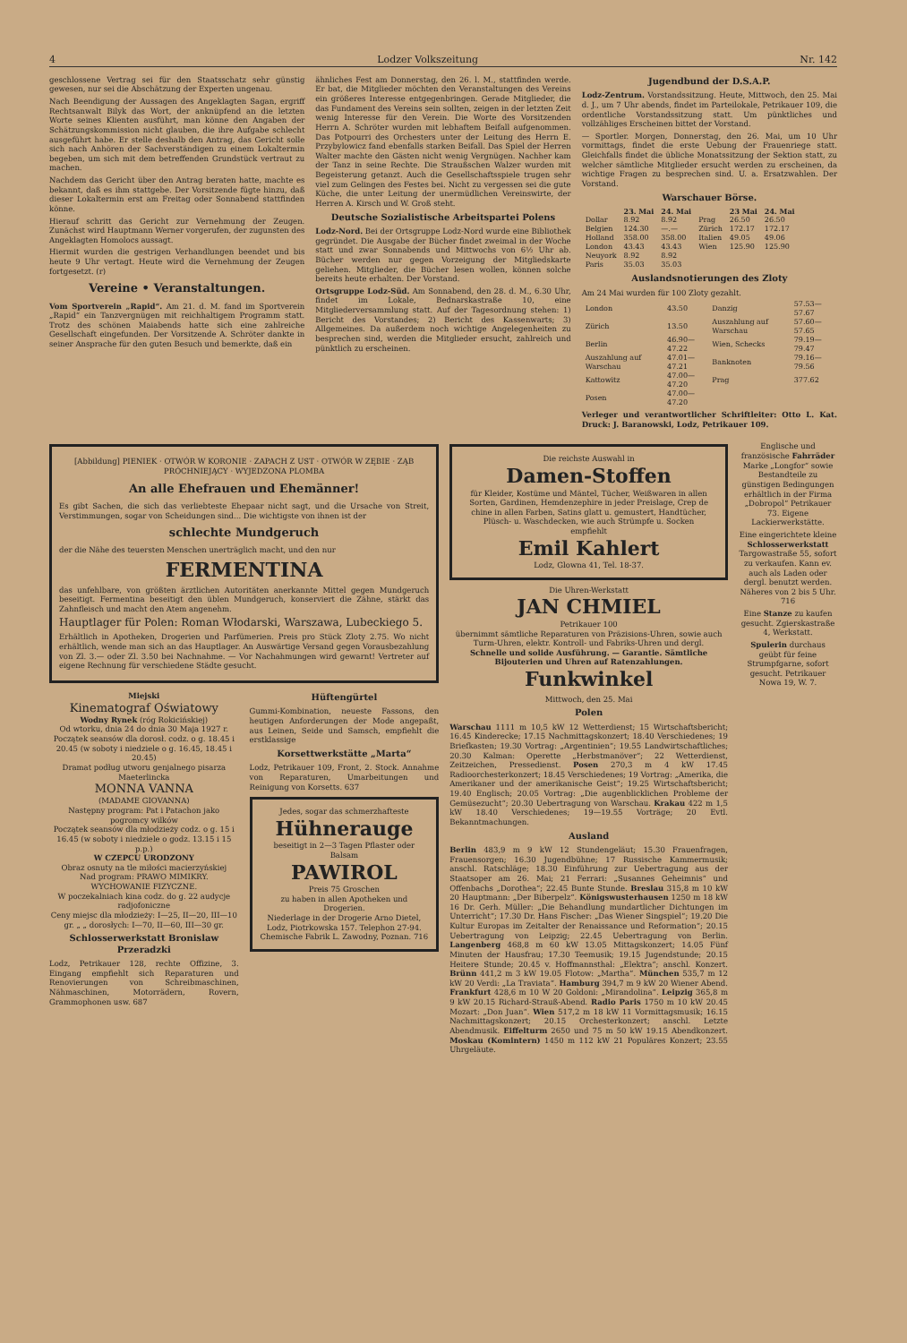4 Lodzer Volkszeitung Nr. 142
geschlossene Vertrag sei für den Staatsschatz sehr günstig gewesen, nur sei die Abschätzung der Experten ungenau.
Nach Beendigung der Aussagen des Angeklagten Sagan, ergriff Rechtsanwalt Bilyk das Wort, der anknüpfend an die letzten Worte seines Klienten ausführt, man könne den Angaben der Schätzungskommission nicht glauben, die ihre Aufgabe schlecht ausgeführt habe. Er stelle deshalb den Antrag, das Gericht solle sich nach Anhören der Sachverständigen zu einem Lokaltermin begeben, um sich mit dem betreffenden Grundstück vertraut zu machen.
Nachdem das Gericht über den Antrag beraten hatte, machte es bekannt, daß es ihm stattgebe. Der Vorsitzende fügte hinzu, daß dieser Lokaltermin erst am Freitag oder Sonnabend stattfinden könne.
Hierauf schritt das Gericht zur Vernehmung der Zeugen. Zunächst wird Hauptmann Werner vorgerufen, der zugunsten des Angeklagten Homolocs aussagt.
Hiermit wurden die gestrigen Verhandlungen beendet und bis heute 9 Uhr vertagt. Heute wird die Vernehmung der Zeugen fortgesetzt. (r)
Vereine • Veranstaltungen.
Vom Sportverein „Rapid“. Am 21. d. M. fand im Sportverein „Rapid“ ein Tanzvergnügen mit reichhaltigem Programm statt. Trotz des schönen Maiabends hatte sich eine zahlreiche Gesellschaft eingefunden. Der Vorsitzende A. Schröter dankte in seiner Ansprache für den guten Besuch und bemerkte, daß ein
ähnliches Fest am Donnerstag, den 26. l. M., stattfinden werde. Er bat, die Mitglieder möchten den Veranstaltungen des Vereins ein größeres Interesse entgegenbringen. Gerade Mitglieder, die das Fundament des Vereins sein sollten, zeigen in der letzten Zeit wenig Interesse für den Verein. Die Worte des Vorsitzenden Herrn A. Schröter wurden mit lebhaftem Beifall aufgenommen. Das Potpourri des Orchesters unter der Leitung des Herrn E. Przybylowicz fand ebenfalls starken Beifall. Das Spiel der Herren Walter machte den Gästen nicht wenig Vergnügen. Nachher kam der Tanz in seine Rechte. Die Straußschen Walzer wurden mit Begeisterung getanzt. Auch die Gesellschaftsspiele trugen sehr viel zum Gelingen des Festes bei. Nicht zu vergessen sei die gute Küche, die unter Leitung der unermüdlichen Vereinswirte, der Herren A. Kirsch und W. Groß steht.
Deutsche Sozialistische Arbeitspartei Polens
Lodz-Nord. Bei der Ortsgruppe Lodz-Nord wurde eine Bibliothek gegründet. Die Ausgabe der Bücher findet zweimal in der Woche statt und zwar Sonnabends und Mittwochs von 6½ Uhr ab. Bücher werden nur gegen Vorzeigung der Mitgliedskarte geliehen. Mitglieder, die Bücher lesen wollen, können solche bereits heute erhalten. Der Vorstand.
Ortsgruppe Lodz-Süd. Am Sonnabend, den 28. d. M., 6.30 Uhr, findet im Lokale, Bednarskastraße 10, eine Mitgliederversammlung statt. Auf der Tagesordnung stehen: 1) Bericht des Vorstandes; 2) Bericht des Kassenwarts; 3) Allgemeines. Da außerdem noch wichtige Angelegenheiten zu besprechen sind, werden die Mitglieder ersucht, zahlreich und pünktlich zu erscheinen.
Jugendbund der D.S.A.P.
Lodz-Zentrum. Vorstandssitzung. Heute, Mittwoch, den 25. Mai d. J., um 7 Uhr abends, findet im Parteilokale, Petrikauer 109, die ordentliche Vorstandssitzung statt. Um pünktliches und vollzähliges Erscheinen bittet der Vorstand.
— Sportler. Morgen, Donnerstag, den 26. Mai, um 10 Uhr vormittags, findet die erste Uebung der Frauenriege statt. Gleichfalls findet die übliche Monatssitzung der Sektion statt, zu welcher sämtliche Mitglieder ersucht werden zu erscheinen, da wichtige Fragen zu besprechen sind. U. a. Ersatzwahlen. Der Vorstand.
Warschauer Börse.
| | 23. Mai | 24. Mai | | 23 Mai | 24. Mai |
| --- | --- | --- | --- | --- | --- |
| Dollar | 8.92 | 8.92 | Prag | 26.50 | 26.50 |
| Belgien | 124.30 | —.— | Zürich | 172.17 | 172.17 |
| Holland | 358.00 | 358.00 | Italien | 49.05 | 49.06 |
| London | 43.43 | 43.43 | Wien | 125.90 | 125.90 |
| Neuyork | 8.92 | 8.92 | | | |
| Paris | 35.03 | 35.03 | | | |
Auslandsnotierungen des Zloty
Am 24 Mai wurden für 100 Zloty gezahlt.
| London | 43.50 | Danzig | 57.53—57.67 |
| Zürich | 13.50 | Auszahlung auf Warschau | 57.60—57.65 |
| Berlin | 46.90—47.22 | Wien, Schecks | 79.19—79.47 |
| Auszahlung auf Warschau | 47.01—47.21 | Banknoten | 79.16—79.56 |
| Kattowitz | 47.00—47.20 | Prag | 377.62 |
| Posen | 47.00—47.20 | | |
Verleger und verantwortlicher Schriftleiter: Otto L. Kat. Druck: J. Baranowski, Lodz, Petrikauer 109.
[Abbildung] PIENIEK · OTWÓR W KORONIE · ZAPACH Z UST · OTWÓR W ZĘBIE · ZĄB PRÓCHNIEJĄCY · WYJEDZONA PLOMBA
An alle Ehefrauen und Ehemänner!
Es gibt Sachen, die sich das verliebteste Ehepaar nicht sagt, und die Ursache von Streit, Verstimmungen, sogar von Scheidungen sind... Die wichtigste von ihnen ist der
schlechte Mundgeruch
der die Nähe des teuersten Menschen unerträglich macht, und den nur
FERMENTINA
das unfehlbare, von größten ärztlichen Autoritäten anerkannte Mittel gegen Mundgeruch beseitigt. Fermentina beseitigt den üblen Mundgeruch, konserviert die Zähne, stärkt das Zahnfleisch und macht den Atem angenehm.
Hauptlager für Polen: Roman Włodarski, Warszawa, Lubeckiego 5.
Erhältlich in Apotheken, Drogerien und Parfümerien. Preis pro Stück Zloty 2.75. Wo nicht erhältlich, wende man sich an das Hauptlager. An Auswärtige Versand gegen Vorausbezahlung von Zl. 3.— oder Zl. 3.50 bei Nachnahme. — Vor Nachahmungen wird gewarnt! Vertreter auf eigene Rechnung für verschiedene Städte gesucht.
Miejski
Kinematograf Oświatowy
Wodny Rynek (róg Rokicińskiej)
Od wtorku, dnia 24 do dnia 30 Maja 1927 r.
Początek seansów dla dorosł. codz. o g. 18.45 i 20.45 (w soboty i niedziele o g. 16.45, 18.45 i 20.45)
Dramat podług utworu genjalnego pisarza Maeterlincka
MONNA VANNA
(MADAME GIOVANNA)
Następny program: Pat i Patachon jako pogromcy wilków
Początek seansów dla młodzieży codz. o g. 15 i 16.45 (w soboty i niedziele o godz. 13.15 i 15 p.p.)
W CZEPCU URODZONY
Obraz osnuty na tle miłości macierzyńskiej
Nad program: PRAWO MIMIKRY. WYCHOWANIE FIZYCZNE.
W poczekalniach kina codz. do g. 22 audycje radjofoniczne
Ceny miejsc dla młodzieży: I—25, II—20, III—10 gr. „ „ dorosłych: I—70, II—60, III—30 gr.
Schlosserwerkstatt Bronislaw Przeradzki
Lodz, Petrikauer 128, rechte Offizine, 3. Eingang empfiehlt sich Reparaturen und Renovierungen von Schreibmaschinen, Nähmaschinen, Motorrädern, Rovern, Grammophonen usw. 687
Hüftengürtel
Gummi-Kombination, neueste Fassons, den heutigen Anforderungen der Mode angepaßt, aus Leinen, Seide und Samsch, empfiehlt die erstklassige
Korsettwerkstätte „Marta“
Lodz, Petrikauer 109, Front, 2. Stock. Annahme von Reparaturen, Umarbeitungen und Reinigung von Korsetts. 637
Jedes, sogar das schmerzhafteste
Hühnerauge
beseitigt in 2—3 Tagen Pflaster oder Balsam
PAWIROL
Preis 75 Groschen
zu haben in allen Apotheken und Drogerien.
Niederlage in der Drogerie Arno Dietel, Lodz, Piotrkowska 157. Telephon 27-94.
Chemische Fabrik L. Zawodny, Poznan. 716
Die reichste Auswahl in
Damen-Stoffen
für Kleider, Kostüme und Mäntel, Tücher, Weißwaren in allen Sorten, Gardinen, Hemdenzephire in jeder Preislage, Crep de chine in allen Farben, Satins glatt u. gemustert, Handtücher, Plüsch- u. Waschdecken, wie auch Strümpfe u. Socken
empfiehlt
Emil Kahlert
Lodz, Glowna 41, Tel. 18-37.
Die Uhren-Werkstatt
JAN CHMIEL
Petrikauer 100
übernimmt sämtliche Reparaturen von Präzisions-Uhren, sowie auch Turm-Uhren, elektr. Kontroll- und Fabriks-Uhren und dergl.
Schnelle und solide Ausführung. — Garantie. Sämtliche Bijouterien und Uhren auf Ratenzahlungen.
Funkwinkel
Mittwoch, den 25. Mai
Polen
Warschau 1111 m 10,5 kW 12 Wetterdienst; 15 Wirtschaftsbericht; 16.45 Kinderecke; 17.15 Nachmittagskonzert; 18.40 Verschiedenes; 19 Briefkasten; 19.30 Vortrag: „Argentinien“; 19.55 Landwirtschaftliches; 20.30 Kalman: Operette „Herbstmanöver“; 22 Wetterdienst, Zeitzeichen, Pressedienst. Posen 270,3 m 4 kW 17.45 Radioorchesterkonzert; 18.45 Verschiedenes; 19 Vortrag: „Amerika, die Amerikaner und der amerikanische Geist“; 19.25 Wirtschaftsbericht; 19.40 Englisch; 20.05 Vortrag: „Die augenblicklichen Probleme der Gemüsezucht“; 20.30 Uebertragung von Warschau. Krakau 422 m 1,5 kW 18.40 Verschiedenes; 19—19.55 Vorträge; 20 Evtl. Bekanntmachungen.
Ausland
Berlin 483,9 m 9 kW 12 Stundengeläut; 15.30 Frauenfragen, Frauensorgen; 16.30 Jugendbühne; 17 Russische Kammermusik; anschl. Ratschläge; 18.30 Einführung zur Uebertragung aus der Staatsoper am 26. Mai; 21 Ferrari: „Susannes Geheimnis“ und Offenbachs „Dorothea“; 22.45 Bunte Stunde. Breslau 315,8 m 10 kW 20 Hauptmann: „Der Biberpelz“. Königswusterhausen 1250 m 18 kW 16 Dr. Gerh. Müller: „Die Behandlung mundartlicher Dichtungen im Unterricht“; 17.30 Dr. Hans Fischer: „Das Wiener Singspiel“; 19.20 Die Kultur Europas im Zeitalter der Renaissance und Reformation“; 20.15 Uebertragung von Leipzig; 22.45 Uebertragung von Berlin. Langenberg 468,8 m 60 kW 13.05 Mittagskonzert; 14.05 Fünf Minuten der Hausfrau; 17.30 Teemusik; 19.15 Jugendstunde; 20.15 Heitere Stunde; 20.45 v. Hoffmannsthal: „Elektra“; anschl. Konzert. Brünn 441,2 m 3 kW 19.05 Flotow: „Martha“. München 535,7 m 12 kW 20 Verdi: „La Traviata“. Hamburg 394,7 m 9 kW 20 Wiener Abend. Frankfurt 428,6 m 10 W 20 Goldoni: „Mirandolina“. Leipzig 365,8 m 9 kW 20.15 Richard-Strauß-Abend. Radio Paris 1750 m 10 kW 20.45 Mozart: „Don Juan“. Wien 517,2 m 18 kW 11 Vormittagsmusik; 16.15 Nachmittagskonzert; 20.15 Orchesterkonzert; anschl. Letzte Abendmusik. Eiffelturm 2650 und 75 m 50 kW 19.15 Abendkonzert. Moskau (Komintern) 1450 m 112 kW 21 Populäres Konzert; 23.55 Uhrgeläute.
Englische und französische Fahrräder Marke „Longfor“ sowie Bestandteile zu günstigen Bedingungen erhältlich in der Firma „Dobropol“ Petrikauer 73. Eigene Lackierwerkstätte.
Eine eingerichtete kleine Schlosserwerkstatt Targowastraße 55, sofort zu verkaufen. Kann ev. auch als Laden oder dergl. benutzt werden. Näheres von 2 bis 5 Uhr. 716
Eine Stanze zu kaufen gesucht. Zgierskastraße 4, Werkstatt.
Spulerin durchaus geübt für feine Strumpfgarne, sofort gesucht. Petrikauer Nowa 19, W. 7.